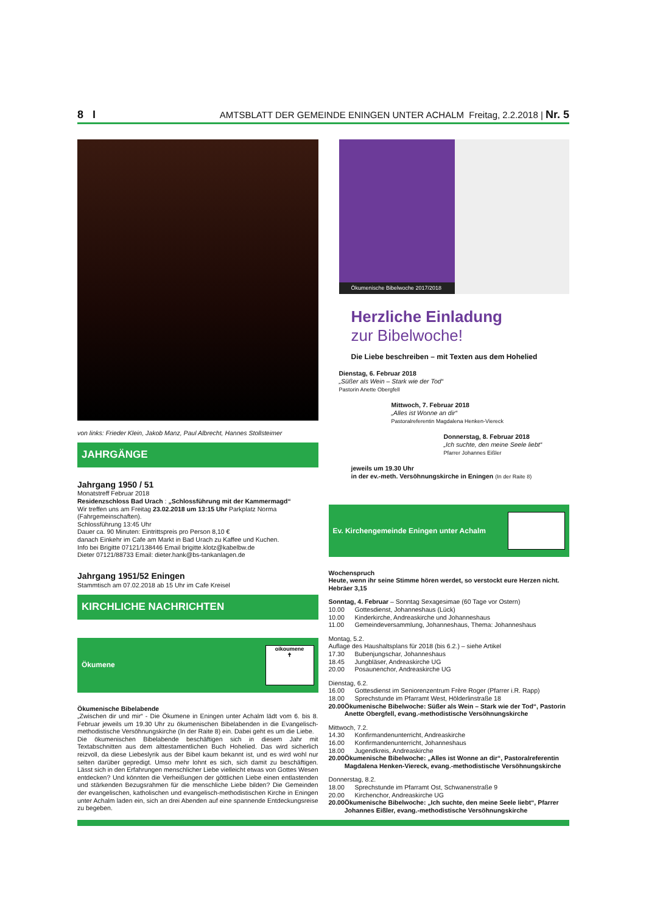8 I AMTSBLATT DER GEMEINDE ENINGEN UNTER ACHALM Freitag, 2.2.2018 | Nr. 5
von links: Frieder Klein, Jakob Manz, Paul Albrecht, Hannes Stollsteimer
JAHRGÄNGE
Jahrgang 1950 / 51
Monatstreff Februar 2018
Residenzschloss Bad Urach : „Schlossführung mit der Kammermagd“
Wir treffen uns am Freitag 23.02.2018 um 13:15 Uhr Parkplatz Norma (Fahrgemeinschaften).
Schlossführung 13:45 Uhr
Dauer ca. 90 Minuten: Eintrittspreis pro Person 8,10 €
danach Einkehr im Cafe am Markt in Bad Urach zu Kaffee und Kuchen.
Info bei Brigitte 07121/138446 Email brigitte.klotz@kabelbw.de
Dieter 07121/88733 Email: dieter.hank@bs-tankanlagen.de
Jahrgang 1951/52 Eningen
Stammtisch am 07.02.2018 ab 15 Uhr im Cafe Kreisel
KIRCHLICHE NACHRICHTEN
Ökumene
oikoumene
✝
Ökumenische Bibelabende
„Zwischen dir und mir“ - Die Ökumene in Eningen unter Achalm lädt vom 6. bis 8. Februar jeweils um 19.30 Uhr zu ökumenischen Bibelabenden in die Evangelisch-methodistische Versöhnungskirche (In der Raite 8) ein. Dabei geht es um die Liebe.
Die ökumenischen Bibelabende beschäftigen sich in diesem Jahr mit Textabschnitten aus dem alttestamentlichen Buch Hohelied. Das wird sicherlich reizvoll, da diese Liebeslyrik aus der Bibel kaum bekannt ist, und es wird wohl nur selten darüber gepredigt. Umso mehr lohnt es sich, sich damit zu beschäftigen. Lässt sich in den Erfahrungen menschlicher Liebe vielleicht etwas von Gottes Wesen entdecken? Und könnten die Verheißungen der göttlichen Liebe einen entlastenden und stärkenden Bezugsrahmen für die menschliche Liebe bilden? Die Gemeinden der evangelischen, katholischen und evangelisch-methodistischen Kirche in Eningen unter Achalm laden ein, sich an drei Abenden auf eine spannende Entdeckungsreise zu begeben.
Ökumenische Bibelwoche 2017/2018
Herzliche Einladung
zur Bibelwoche!
Die Liebe beschreiben – mit Texten aus dem Hohelied
Dienstag, 6. Februar 2018
„Süßer als Wein – Stark wie der Tod“
Pastorin Anette Obergfell
Mittwoch, 7. Februar 2018
„Alles ist Wonne an dir“
Pastoralreferentin Magdalena Henken-Viereck
Donnerstag, 8. Februar 2018
„Ich suchte, den meine Seele liebt“
Pfarrer Johannes Eißler
jeweils um 19.30 Uhr
in der ev.-meth. Versöhnungskirche in Eningen (In der Raite 8)
Ev. Kirchengemeinde Eningen unter Achalm
Wochenspruch
Heute, wenn ihr seine Stimme hören werdet, so verstockt eure Herzen nicht. Hebräer 3,15
Sonntag, 4. Februar – Sonntag Sexagesimae (60 Tage vor Ostern)
10.00 Gottesdienst, Johanneshaus (Lück)
10.00 Kinderkirche, Andreaskirche und Johanneshaus
11.00 Gemeindeversammlung, Johanneshaus, Thema: Johanneshaus
Montag, 5.2.
Auflage des Haushaltsplans für 2018 (bis 6.2.) – siehe Artikel
17.30 Bubenjungschar, Johanneshaus
18.45 Jungbläser, Andreaskirche UG
20.00 Posaunenchor, Andreaskirche UG
Dienstag, 6.2.
16.00 Gottesdienst im Seniorenzentrum Frère Roger (Pfarrer i.R. Rapp)
18.00 Sprechstunde im Pfarramt West, Hölderlinstraße 18
20.00 Ökumenische Bibelwoche: Süßer als Wein – Stark wie der Tod“, Pastorin Anette Obergfell, evang.-methodistische Versöhnungskirche
Mittwoch, 7.2.
14.30 Konfirmandenunterricht, Andreaskirche
16.00 Konfirmandenunterricht, Johanneshaus
18.00 Jugendkreis, Andreaskirche
20.00 Ökumenische Bibelwoche: „Alles ist Wonne an dir“, Pastoralreferentin Magdalena Henken-Viereck, evang.-methodistische Versöhnungskirche
Donnerstag, 8.2.
18.00 Sprechstunde im Pfarramt Ost, Schwanenstraße 9
20.00 Kirchenchor, Andreaskirche UG
20.00 Ökumenische Bibelwoche: „Ich suchte, den meine Seele liebt“, Pfarrer Johannes Eißler, evang.-methodistische Versöhnungskirche